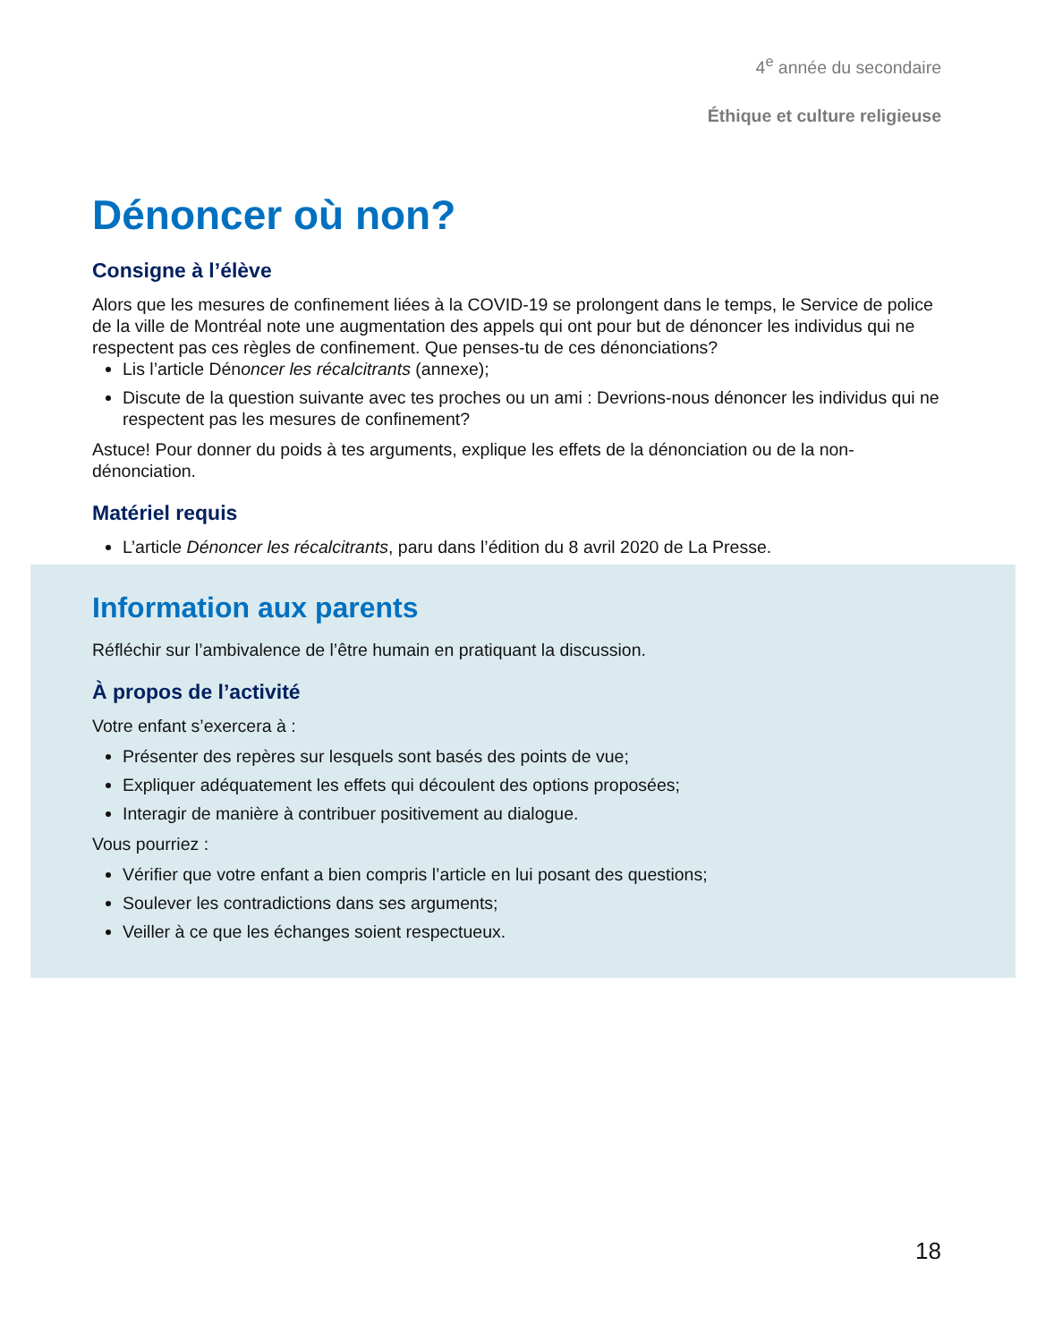4<sup>e</sup> année du secondaire
Éthique et culture religieuse
Dénoncer où non?
Consigne à l’élève
Alors que les mesures de confinement liées à la COVID-19 se prolongent dans le temps, le Service de police de la ville de Montréal note une augmentation des appels qui ont pour but de dénoncer les individus qui ne respectent pas ces règles de confinement. Que penses-tu de ces dénonciations?
Lis l’article Dénoncer les récalcitrants (annexe);
Discute de la question suivante avec tes proches ou un ami : Devrions-nous dénoncer les individus qui ne respectent pas les mesures de confinement?
Astuce! Pour donner du poids à tes arguments, explique les effets de la dénonciation ou de la non-dénonciation.
Matériel requis
L’article Dénoncer les récalcitrants, paru dans l’édition du 8 avril 2020 de La Presse.
Information aux parents
Réfléchir sur l’ambivalence de l’être humain en pratiquant la discussion.
À propos de l’activité
Votre enfant s’exercera à :
Présenter des repères sur lesquels sont basés des points de vue;
Expliquer adéquatement les effets qui découlent des options proposées;
Interagir de manière à contribuer positivement au dialogue.
Vous pourriez :
Vérifier que votre enfant a bien compris l’article en lui posant des questions;
Soulever les contradictions dans ses arguments;
Veiller à ce que les échanges soient respectueux.
18